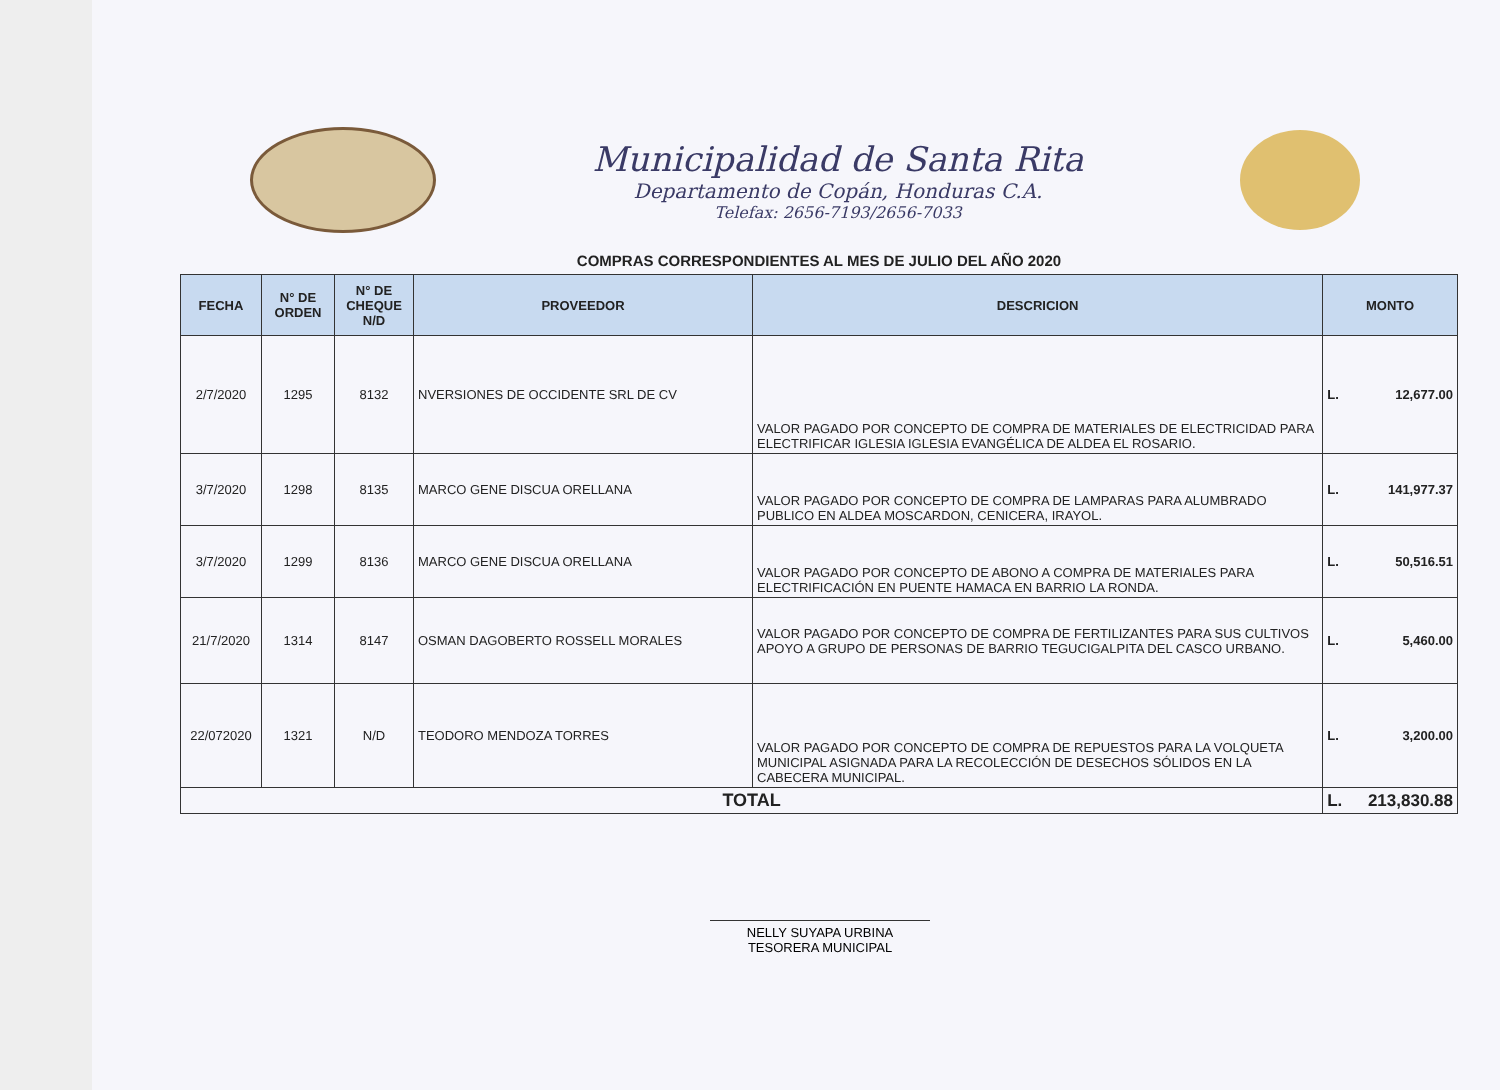Municipalidad de Santa Rita
Departamento de Copán, Honduras C.A.
Telefax: 2656-7193/2656-7033
COMPRAS CORRESPONDIENTES AL MES DE JULIO DEL AÑO 2020
| FECHA | N° DE ORDEN | N° DE CHEQUE N/D | PROVEEDOR | DESCRICION | MONTO | |
| --- | --- | --- | --- | --- | --- | --- |
| 2/7/2020 | 1295 | 8132 | NVERSIONES DE OCCIDENTE SRL DE CV | VALOR PAGADO POR CONCEPTO DE COMPRA DE MATERIALES DE ELECTRICIDAD PARA ELECTRIFICAR IGLESIA IGLESIA EVANGÉLICA DE ALDEA EL ROSARIO. | L. | 12,677.00 |
| 3/7/2020 | 1298 | 8135 | MARCO GENE DISCUA ORELLANA | VALOR PAGADO POR CONCEPTO DE COMPRA DE LAMPARAS PARA ALUMBRADO PUBLICO EN ALDEA MOSCARDON, CENICERA, IRAYOL. | L. | 141,977.37 |
| 3/7/2020 | 1299 | 8136 | MARCO GENE DISCUA ORELLANA | VALOR PAGADO POR CONCEPTO DE ABONO A COMPRA DE MATERIALES PARA ELECTRIFICACIÓN EN PUENTE HAMACA EN BARRIO LA RONDA. | L. | 50,516.51 |
| 21/7/2020 | 1314 | 8147 | OSMAN DAGOBERTO ROSSELL MORALES | VALOR PAGADO POR CONCEPTO DE COMPRA DE FERTILIZANTES PARA SUS CULTIVOS APOYO A GRUPO DE PERSONAS DE BARRIO TEGUCIGALPITA DEL CASCO URBANO. | L. | 5,460.00 |
| 22/072020 | 1321 | N/D | TEODORO MENDOZA TORRES | VALOR PAGADO POR CONCEPTO DE COMPRA DE REPUESTOS PARA LA VOLQUETA MUNICIPAL ASIGNADA PARA LA RECOLECCIÓN DE DESECHOS SÓLIDOS EN LA CABECERA MUNICIPAL. | L. | 3,200.00 |
| TOTAL | | | | | L. | 213,830.88 |
NELLY SUYAPA URBINA
TESORERA MUNICIPAL